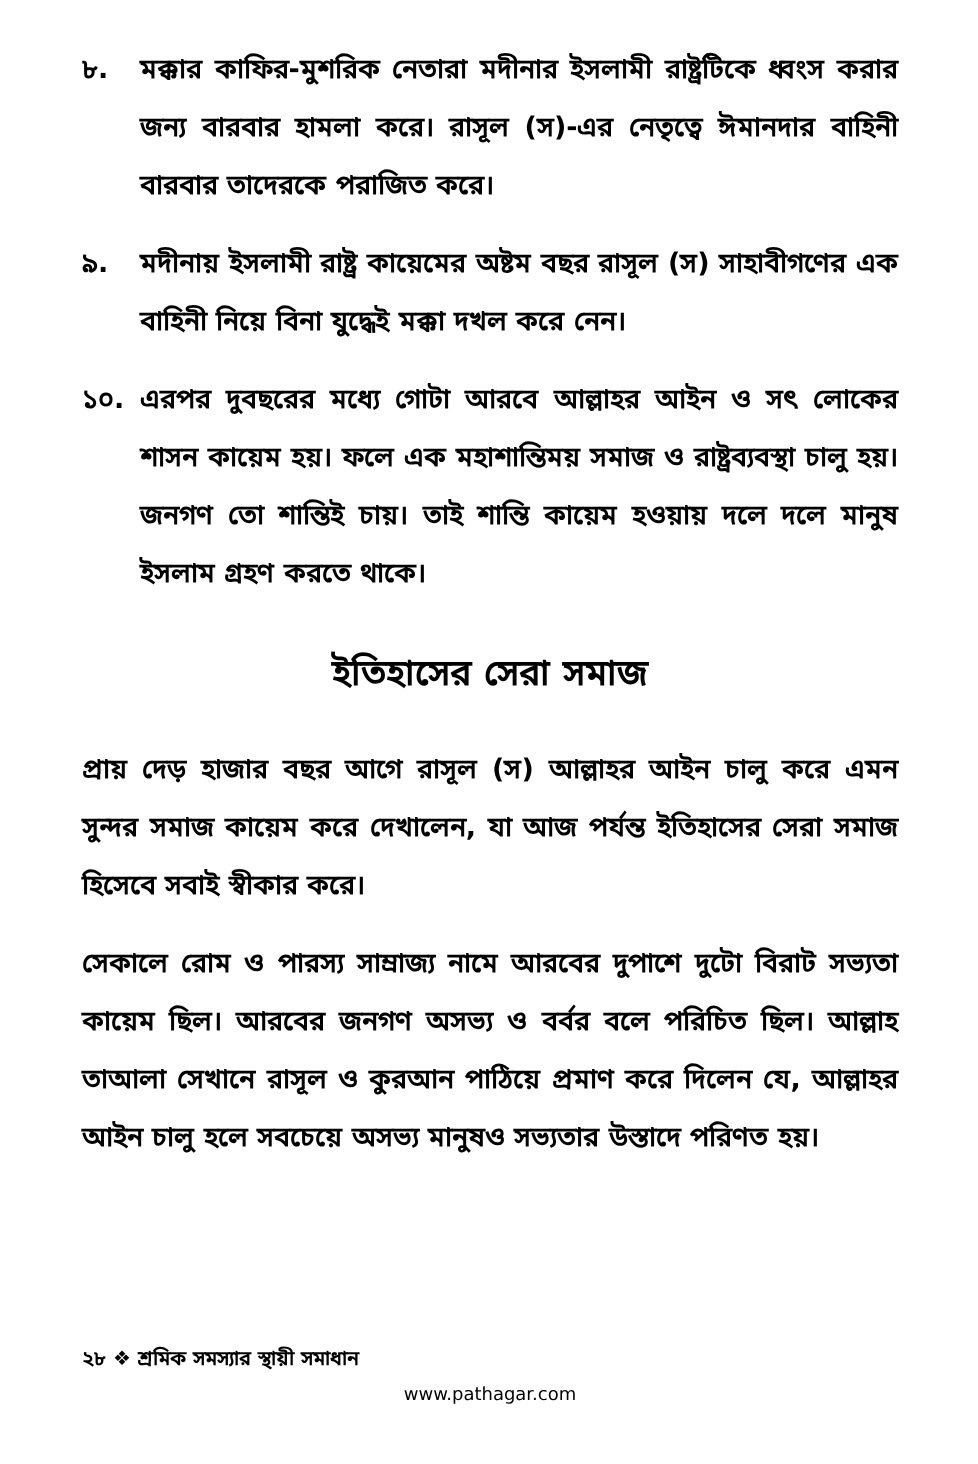৮. মক্কার কাফির-মুশরিক নেতারা মদীনার ইসলামী রাষ্ট্রটিকে ধ্বংস করার জন্য বারবার হামলা করে। রাসূল (স)-এর নেতৃত্বে ঈমানদার বাহিনী বারবার তাদেরকে পরাজিত করে।
৯. মদীনায় ইসলামী রাষ্ট্র কায়েমের অষ্টম বছর রাসূল (স) সাহাবীগণের এক বাহিনী নিয়ে বিনা যুদ্ধেই মক্কা দখল করে নেন।
১০. এরপর দুবছরের মধ্যে গোটা আরবে আল্লাহর আইন ও সৎ লোকের শাসন কায়েম হয়। ফলে এক মহাশান্তিময় সমাজ ও রাষ্ট্রব্যবস্থা চালু হয়। জনগণ তো শান্তিই চায়। তাই শান্তি কায়েম হওয়ায় দলে দলে মানুষ ইসলাম গ্রহণ করতে থাকে।
ইতিহাসের সেরা সমাজ
প্রায় দেড় হাজার বছর আগে রাসূল (স) আল্লাহর আইন চালু করে এমন সুন্দর সমাজ কায়েম করে দেখালেন, যা আজ পর্যন্ত ইতিহাসের সেরা সমাজ হিসেবে সবাই স্বীকার করে।
সেকালে রোম ও পারস্য সাম্রাজ্য নামে আরবের দুপাশে দুটো বিরাট সভ্যতা কায়েম ছিল। আরবের জনগণ অসভ্য ও বর্বর বলে পরিচিত ছিল। আল্লাহ তাআলা সেখানে রাসূল ও কুরআন পাঠিয়ে প্রমাণ করে দিলেন যে, আল্লাহর আইন চালু হলে সবচেয়ে অসভ্য মানুষও সভ্যতার উস্তাদে পরিণত হয়।
২৮ ❖ শ্রমিক সমস্যার স্থায়ী সমাধান
www.pathagar.com